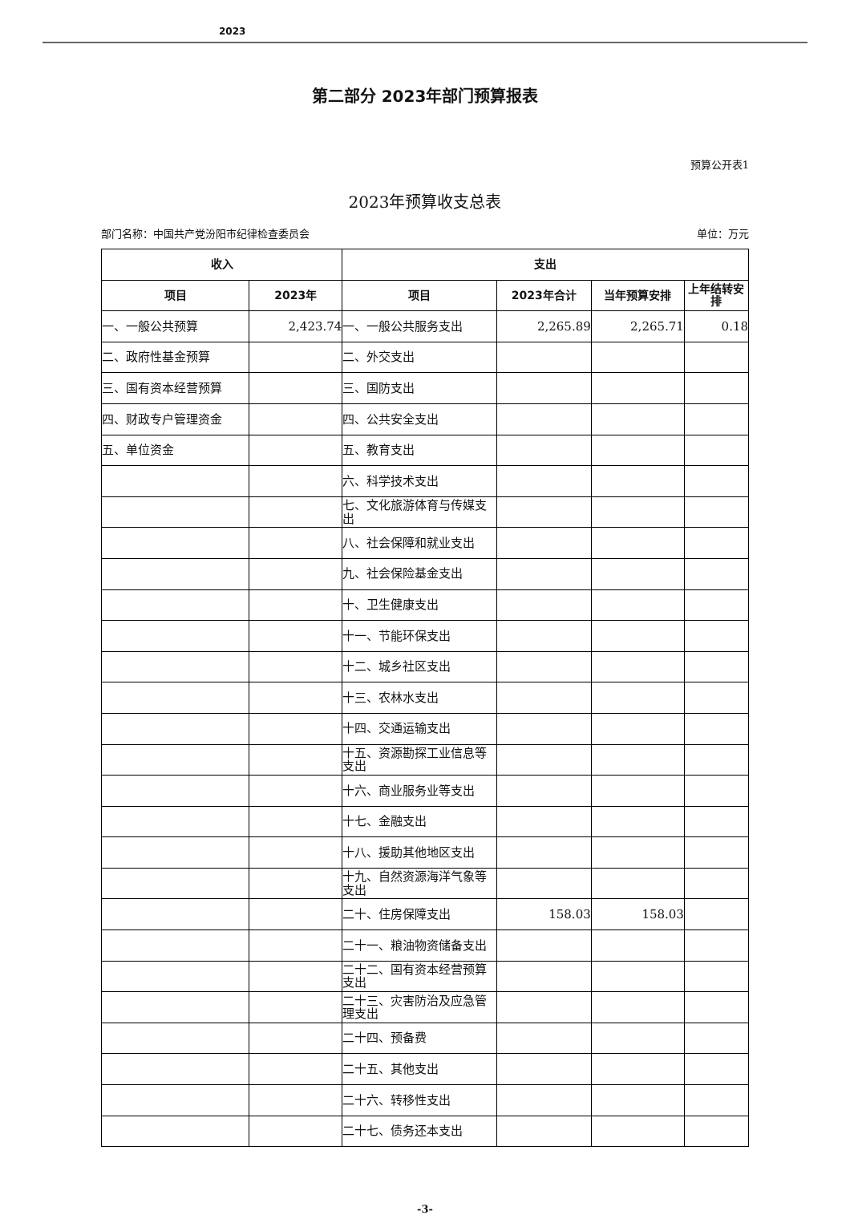2023
第二部分 2023年部门预算报表
预算公开表1
2023年预算收支总表
部门名称：中国共产党汾阳市纪律检查委员会 单位：万元
| 收入 | | 支出 | | | |
| --- | --- | --- | --- | --- | --- |
| 项目 | 2023年 | 项目 | 2023年合计 | 当年预算安排 | 上年结转安排 |
| 一、一般公共预算 | 2,423.74 | 一、一般公共服务支出 | 2,265.89 | 2,265.71 | 0.18 |
| 二、政府性基金预算 | | 二、外交支出 | | | |
| 三、国有资本经营预算 | | 三、国防支出 | | | |
| 四、财政专户管理资金 | | 四、公共安全支出 | | | |
| 五、单位资金 | | 五、教育支出 | | | |
| | | 六、科学技术支出 | | | |
| | | 七、文化旅游体育与传媒支出 | | | |
| | | 八、社会保障和就业支出 | | | |
| | | 九、社会保险基金支出 | | | |
| | | 十、卫生健康支出 | | | |
| | | 十一、节能环保支出 | | | |
| | | 十二、城乡社区支出 | | | |
| | | 十三、农林水支出 | | | |
| | | 十四、交通运输支出 | | | |
| | | 十五、资源勘探工业信息等支出 | | | |
| | | 十六、商业服务业等支出 | | | |
| | | 十七、金融支出 | | | |
| | | 十八、援助其他地区支出 | | | |
| | | 十九、自然资源海洋气象等支出 | | | |
| | | 二十、住房保障支出 | 158.03 | 158.03 | |
| | | 二十一、粮油物资储备支出 | | | |
| | | 二十二、国有资本经营预算支出 | | | |
| | | 二十三、灾害防治及应急管理支出 | | | |
| | | 二十四、预备费 | | | |
| | | 二十五、其他支出 | | | |
| | | 二十六、转移性支出 | | | |
| | | 二十七、债务还本支出 | | | |
-3-